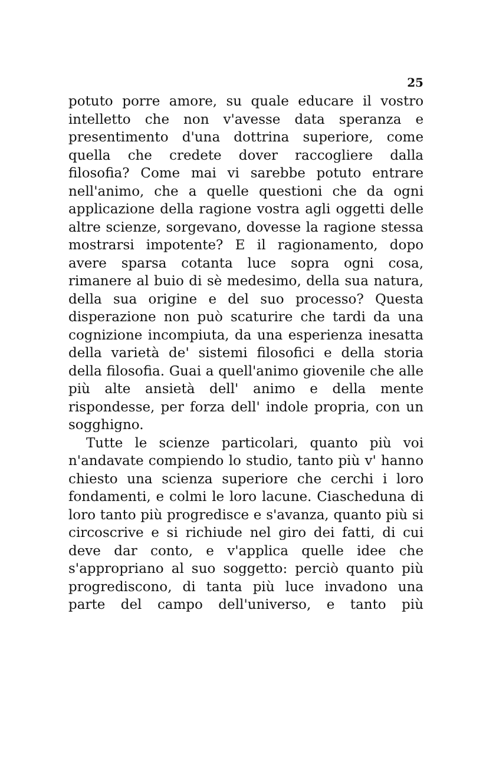25
potuto porre amore, su quale educare il vostro intelletto che non v'avesse data speranza e presentimento d'una dottrina superiore, come quella che credete dover raccogliere dalla filosofia? Come mai vi sarebbe potuto entrare nell'animo, che a quelle questioni che da ogni applicazione della ragione vostra agli oggetti delle altre scienze, sorgevano, dovesse la ragione stessa mostrarsi impotente? E il ragionamento, dopo avere sparsa cotanta luce sopra ogni cosa, rimanere al buio di sè medesimo, della sua natura, della sua origine e del suo processo? Questa disperazione non può scaturire che tardi da una cognizione incompiuta, da una esperienza inesatta della varietà de' sistemi filosofici e della storia della filosofia. Guai a quell'animo giovenile che alle più alte ansietà dell' animo e della mente rispondesse, per forza dell' indole propria, con un sogghigno.
Tutte le scienze particolari, quanto più voi n'andavate compiendo lo studio, tanto più v' hanno chiesto una scienza superiore che cerchi i loro fondamenti, e colmi le loro lacune. Ciascheduna di loro tanto più progredisce e s'avanza, quanto più si circoscrive e si richiude nel giro dei fatti, di cui deve dar conto, e v'applica quelle idee che s'appropriano al suo soggetto: perciò quanto più progrediscono, di tanta più luce invadono una parte del campo dell'universo, e tanto più